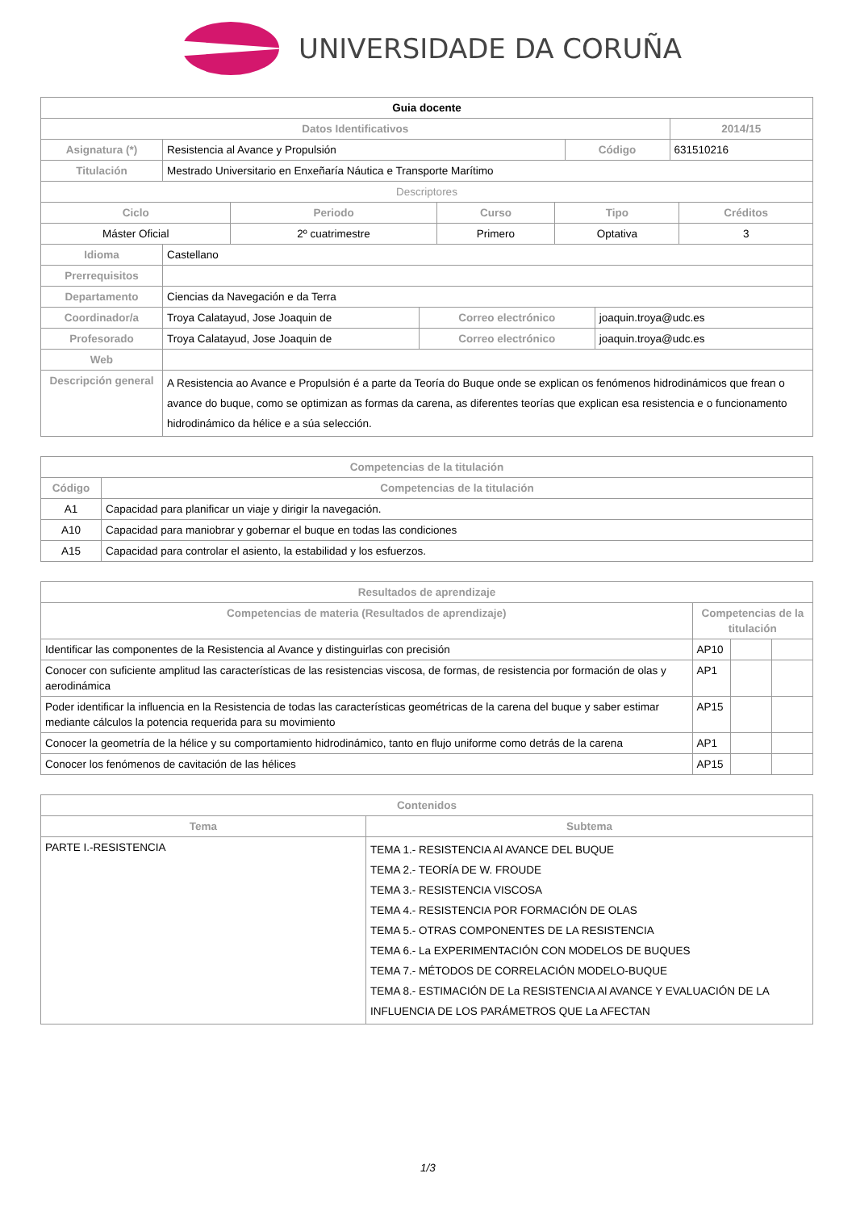UNIVERSIDADE DA CORUÑA
| Guia docente | | | |
| Datos Identificativos | | | 2014/15 |
| Asignatura (*) | Resistencia al Avance y Propulsión | Código | 631510216 |
| Titulación | Mestrado Universitario en Enxeñaría Náutica e Transporte Marítimo | | |
| Descriptores | | | |
| Ciclo | Periodo | Curso | Tipo | Créditos |
| --- | --- | --- | --- | --- |
| Máster Oficial | 2º cuatrimestre | Primero | Optativa | 3 |
| Idioma | Castellano | | |
| Prerrequisitos | | | |
| Departamento | Ciencias da Navegación e da Terra | | |
| Coordinador/a | Troya Calatayud, Jose Joaquin de | Correo electrónico | joaquin.troya@udc.es |
| Profesorado | Troya Calatayud, Jose Joaquin de | Correo electrónico | joaquin.troya@udc.es |
| Web | | | |
| Descripción general | A Resistencia ao Avance e Propulsión é a parte da Teoría do Buque onde se explican os fenómenos hidrodinámicos que frean o avance do buque, como se optimizan as formas da carena, as diferentes teorías que explican esa resistencia e o funcionamento hidrodinámico da hélice e a súa selección. | | |
| Competencias de la titulación | |
| --- | --- |
| Código | Competencias de la titulación |
| A1 | Capacidad para planificar un viaje y dirigir la navegación. |
| A10 | Capacidad para maniobrar y gobernar el buque en todas las condiciones |
| A15 | Capacidad para controlar el asiento, la estabilidad y los esfuerzos. |
| Resultados de aprendizaje | | | |
| --- | --- | --- | --- |
| Competencias de materia (Resultados de aprendizaje) | Competencias de la titulación | | |
| Identificar las componentes de la Resistencia al Avance y distinguirlas con precisión | AP10 | | |
| Conocer con suficiente amplitud las características de las resistencias viscosa, de formas, de resistencia por formación de olas y aerodinámica | AP1 | | |
| Poder identificar la influencia en la Resistencia de todas las características geométricas de la carena del buque y saber estimar mediante cálculos la potencia requerida para su movimiento | AP15 | | |
| Conocer la geometría de la hélice y su comportamiento hidrodinámico, tanto en flujo uniforme como detrás de la carena | AP1 | | |
| Conocer los fenómenos de cavitación de las hélices | AP15 | | |
| Contenidos | |
| --- | --- |
| Tema | Subtema |
| PARTE I.-RESISTENCIA | TEMA 1.- RESISTENCIA Al AVANCE DEL BUQUE TEMA 2.- TEORÍA DE W. FROUDE TEMA 3.- RESISTENCIA VISCOSA TEMA 4.- RESISTENCIA POR FORMACIÓN DE OLAS TEMA 5.- OTRAS COMPONENTES DE LA RESISTENCIA TEMA 6.- La EXPERIMENTACIÓN CON MODELOS DE BUQUES TEMA 7.- MÉTODOS DE CORRELACIÓN MODELO-BUQUE TEMA 8.- ESTIMACIÓN DE La RESISTENCIA Al AVANCE Y EVALUACIÓN DE LA INFLUENCIA DE LOS PARÁMETROS QUE La AFECTAN |
1/3